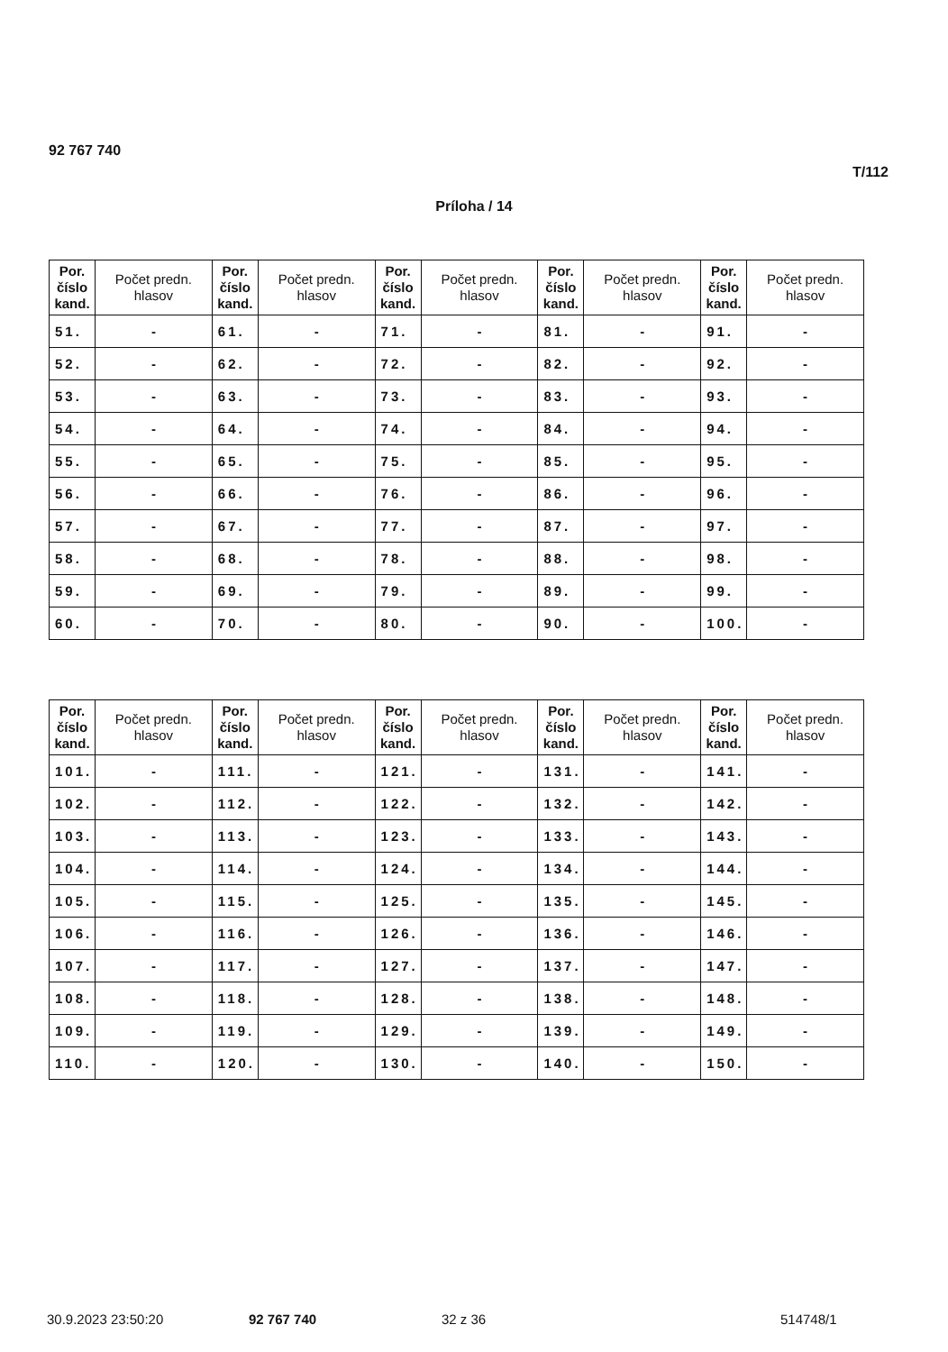92 767 740
T/112
Príloha / 14
| Por. číslo kand. | Počet predn. hlasov | Por. číslo kand. | Počet predn. hlasov | Por. číslo kand. | Počet predn. hlasov | Por. číslo kand. | Počet predn. hlasov | Por. číslo kand. | Počet predn. hlasov |
| --- | --- | --- | --- | --- | --- | --- | --- | --- | --- |
| 51. | - | 61. | - | 71. | - | 81. | - | 91. | - |
| 52. | - | 62. | - | 72. | - | 82. | - | 92. | - |
| 53. | - | 63. | - | 73. | - | 83. | - | 93. | - |
| 54. | - | 64. | - | 74. | - | 84. | - | 94. | - |
| 55. | - | 65. | - | 75. | - | 85. | - | 95. | - |
| 56. | - | 66. | - | 76. | - | 86. | - | 96. | - |
| 57. | - | 67. | - | 77. | - | 87. | - | 97. | - |
| 58. | - | 68. | - | 78. | - | 88. | - | 98. | - |
| 59. | - | 69. | - | 79. | - | 89. | - | 99. | - |
| 60. | - | 70. | - | 80. | - | 90. | - | 100. | - |
| Por. číslo kand. | Počet predn. hlasov | Por. číslo kand. | Počet predn. hlasov | Por. číslo kand. | Počet predn. hlasov | Por. číslo kand. | Počet predn. hlasov | Por. číslo kand. | Počet predn. hlasov |
| --- | --- | --- | --- | --- | --- | --- | --- | --- | --- |
| 101. | - | 111. | - | 121. | - | 131. | - | 141. | - |
| 102. | - | 112. | - | 122. | - | 132. | - | 142. | - |
| 103. | - | 113. | - | 123. | - | 133. | - | 143. | - |
| 104. | - | 114. | - | 124. | - | 134. | - | 144. | - |
| 105. | - | 115. | - | 125. | - | 135. | - | 145. | - |
| 106. | - | 116. | - | 126. | - | 136. | - | 146. | - |
| 107. | - | 117. | - | 127. | - | 137. | - | 147. | - |
| 108. | - | 118. | - | 128. | - | 138. | - | 148. | - |
| 109. | - | 119. | - | 129. | - | 139. | - | 149. | - |
| 110. | - | 120. | - | 130. | - | 140. | - | 150. | - |
30.9.2023 23:50:20 92 767 740 32 z 36 514748/1